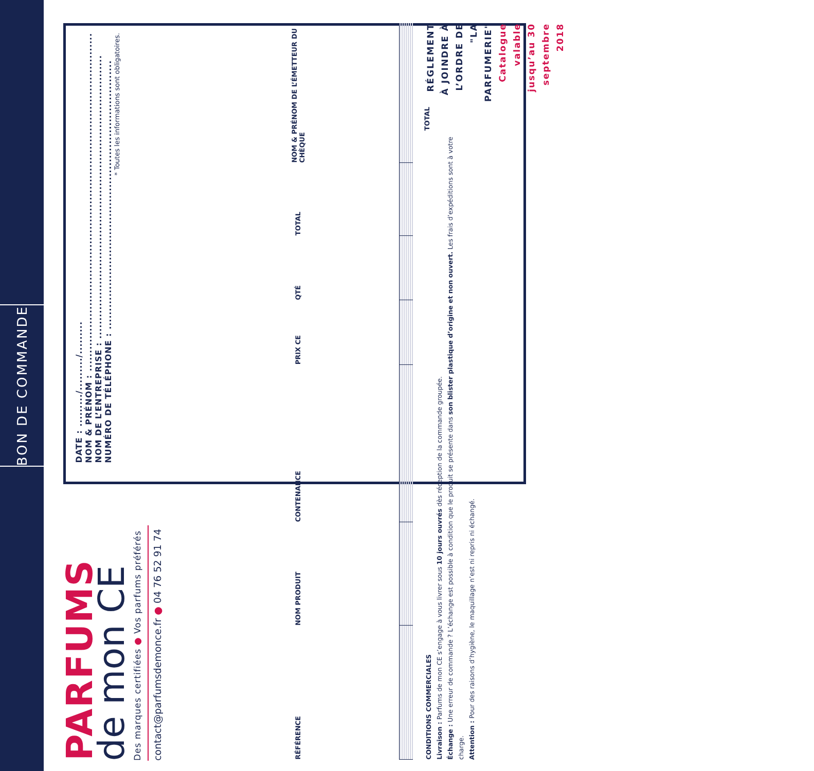BON DE COMMANDE
PARFUMS
de mon CE
Des marques certifiées ● Vos parfums préférés
contact@parfumsdemonce.fr ● 04 76 52 91 74
DATE : ........./........./.........
NOM & PRÉNOM : .............................................................................................
NOM DE L’ENTREPRISE : ..............................................................................
NUMÉRO DE TÉLÉPHONE : ..........................................................................
* Toutes les informations sont obligatoires.
| RÉFÉRENCE | NOM PRODUIT | CONTENANCE | PRIX CE | QTÉ | TOTAL | NOM & PRÉNOM DE L’ÉMETTEUR DU CHÈQUE |
| --- | --- | --- | --- | --- | --- | --- |
CONDITIONS COMMERCIALES
Livraison : Parfums de mon CE s’engage à vous livrer sous 10 jours ouvrés dès réception de la commande groupée.
Échange : Une erreur de commande ? L’échange est possible à condition que le produit se présente dans son blister plastique d’origine et non ouvert. Les frais d’expéditions sont à votre charge.
Attention : Pour des raisons d’hygiène, le maquillage n’est ni repris ni échangé.
TOTAL
RÉGLEMENT À JOINDRE À L’ORDRE DE "LA PARFUMERIE"
Catalogue valable jusqu’au 30 septembre 2018